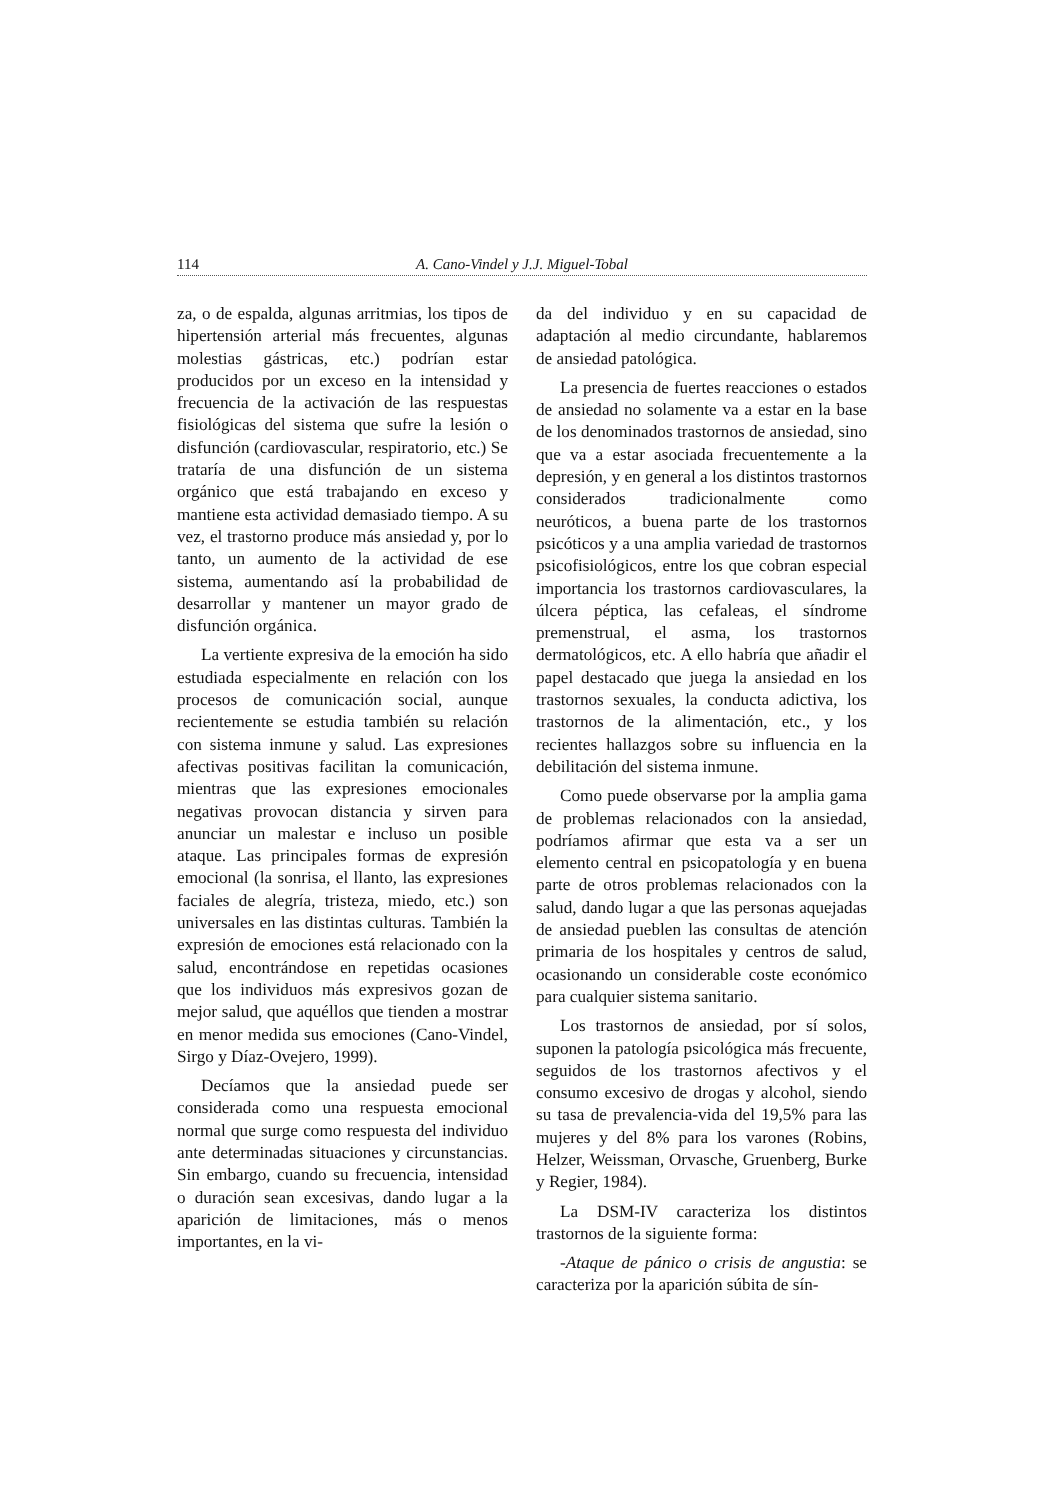114 A. Cano-Vindel y J.J. Miguel-Tobal
za, o de espalda, algunas arritmias, los tipos de hipertensión arterial más frecuentes, algunas molestias gástricas, etc.) podrían estar producidos por un exceso en la intensidad y frecuencia de la activación de las respuestas fisiológicas del sistema que sufre la lesión o disfunción (cardiovascular, respiratorio, etc.) Se trataría de una disfunción de un sistema orgánico que está trabajando en exceso y mantiene esta actividad demasiado tiempo. A su vez, el trastorno produce más ansiedad y, por lo tanto, un aumento de la actividad de ese sistema, aumentando así la probabilidad de desarrollar y mantener un mayor grado de disfunción orgánica.
La vertiente expresiva de la emoción ha sido estudiada especialmente en relación con los procesos de comunicación social, aunque recientemente se estudia también su relación con sistema inmune y salud. Las expresiones afectivas positivas facilitan la comunicación, mientras que las expresiones emocionales negativas provocan distancia y sirven para anunciar un malestar e incluso un posible ataque. Las principales formas de expresión emocional (la sonrisa, el llanto, las expresiones faciales de alegría, tristeza, miedo, etc.) son universales en las distintas culturas. También la expresión de emociones está relacionado con la salud, encontrándose en repetidas ocasiones que los individuos más expresivos gozan de mejor salud, que aquéllos que tienden a mostrar en menor medida sus emociones (Cano-Vindel, Sirgo y Díaz-Ovejero, 1999).
Decíamos que la ansiedad puede ser considerada como una respuesta emocional normal que surge como respuesta del individuo ante determinadas situaciones y circunstancias. Sin embargo, cuando su frecuencia, intensidad o duración sean excesivas, dando lugar a la aparición de limitaciones, más o menos importantes, en la vi-
da del individuo y en su capacidad de adaptación al medio circundante, hablaremos de ansiedad patológica.
La presencia de fuertes reacciones o estados de ansiedad no solamente va a estar en la base de los denominados trastornos de ansiedad, sino que va a estar asociada frecuentemente a la depresión, y en general a los distintos trastornos considerados tradicionalmente como neuróticos, a buena parte de los trastornos psicóticos y a una amplia variedad de trastornos psicofisiológicos, entre los que cobran especial importancia los trastornos cardiovasculares, la úlcera péptica, las cefaleas, el síndrome premenstrual, el asma, los trastornos dermatológicos, etc. A ello habría que añadir el papel destacado que juega la ansiedad en los trastornos sexuales, la conducta adictiva, los trastornos de la alimentación, etc., y los recientes hallazgos sobre su influencia en la debilitación del sistema inmune.
Como puede observarse por la amplia gama de problemas relacionados con la ansiedad, podríamos afirmar que esta va a ser un elemento central en psicopatología y en buena parte de otros problemas relacionados con la salud, dando lugar a que las personas aquejadas de ansiedad pueblen las consultas de atención primaria de los hospitales y centros de salud, ocasionando un considerable coste económico para cualquier sistema sanitario.
Los trastornos de ansiedad, por sí solos, suponen la patología psicológica más frecuente, seguidos de los trastornos afectivos y el consumo excesivo de drogas y alcohol, siendo su tasa de prevalencia-vida del 19,5% para las mujeres y del 8% para los varones (Robins, Helzer, Weissman, Orvasche, Gruenberg, Burke y Regier, 1984).
La DSM-IV caracteriza los distintos trastornos de la siguiente forma:
-Ataque de pánico o crisis de angustia: se caracteriza por la aparición súbita de sín-